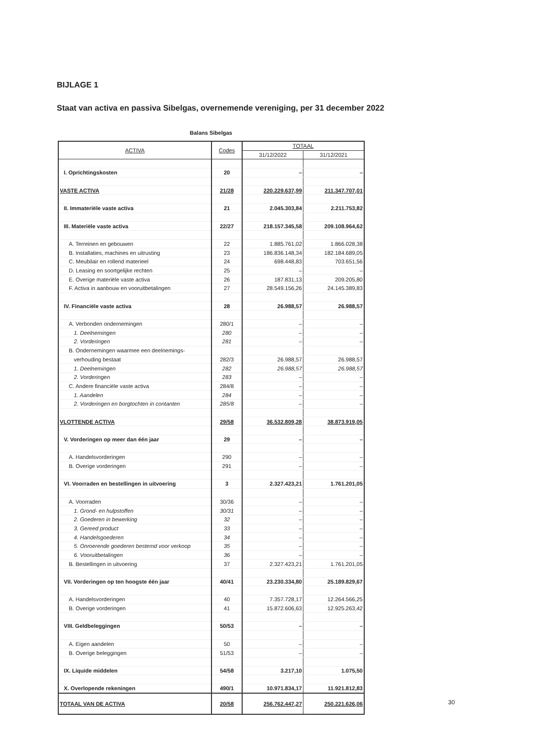BIJLAGE 1
Staat van activa en passiva Sibelgas, overnemende vereniging, per 31 december 2022
Balans Sibelgas
| ACTIVA | Codes | TOTAAL | |
| --- | --- | --- | --- |
| | | 31/12/2022 | 31/12/2021 |
| I. Oprichtingskosten | 20 | – | – |
| VASTE ACTIVA | 21/28 | 220.229.637,99 | 211.347.707,01 |
| II. Immateriële vaste activa | 21 | 2.045.303,84 | 2.211.753,82 |
| III. Materiële vaste activa | 22/27 | 218.157.345,58 | 209.108.964,62 |
| A. Terreinen en gebouwen | 22 | 1.885.761,02 | 1.866.028,38 |
| B. Installaties, machines en uitrusting | 23 | 186.836.148,34 | 182.184.689,05 |
| C. Meubilair en rollend materieel | 24 | 698.448,83 | 703.651,56 |
| D. Leasing en soortgelijke rechten | 25 | – | – |
| E. Overige materiële vaste activa | 26 | 187.831,13 | 209.205,80 |
| F. Activa in aanbouw en vooruitbetalingen | 27 | 28.549.156,26 | 24.145.389,83 |
| IV. Financiële vaste activa | 28 | 26.988,57 | 26.988,57 |
| A. Verbonden ondernemingen | 280/1 | – | – |
| 1. Deelnemingen | 280 | – | – |
| 2. Vorderingen | 281 | – | – |
| B. Ondernemingen waarmee een deelnemings- | | | |
| verhouding bestaat | 282/3 | 26.988,57 | 26.988,57 |
| 1. Deelnemingen | 282 | 26.988,57 | 26.988,57 |
| 2. Vorderingen | 283 | – | – |
| C. Andere financiële vaste activa | 284/8 | – | – |
| 1. Aandelen | 284 | – | – |
| 2. Vorderingen en borgtochten in contanten | 285/8 | – | – |
| VLOTTENDE ACTIVA | 29/58 | 36.532.809,28 | 38.873.919,05 |
| V. Vorderingen op meer dan één jaar | 29 | – | – |
| A. Handelsvorderingen | 290 | – | – |
| B. Overige vorderingen | 291 | – | – |
| VI. Voorraden en bestellingen in uitvoering | 3 | 2.327.423,21 | 1.761.201,05 |
| A. Voorraden | 30/36 | – | – |
| 1. Grond- en hulpstoffen | 30/31 | – | – |
| 2. Goederen in bewerking | 32 | – | – |
| 3. Gereed product | 33 | – | – |
| 4. Handelsgoederen | 34 | – | – |
| 5. Onroerende goederen bestemd voor verkoop | 35 | – | – |
| 6. Vooruitbetalingen | 36 | – | – |
| B. Bestellingen in uitvoering | 37 | 2.327.423,21 | 1.761.201,05 |
| VII. Vorderingen op ten hoogste één jaar | 40/41 | 23.230.334,80 | 25.189.829,67 |
| A. Handelsvorderingen | 40 | 7.357.728,17 | 12.264.566,25 |
| B. Overige vorderingen | 41 | 15.872.606,63 | 12.925.263,42 |
| VIII. Geldbeleggingen | 50/53 | – | – |
| A. Eigen aandelen | 50 | – | – |
| B. Overige beleggingen | 51/53 | – | – |
| IX. Liquide middelen | 54/58 | 3.217,10 | 1.075,50 |
| X. Overlopende rekeningen | 490/1 | 10.971.834,17 | 11.921.812,83 |
| TOTAAL VAN DE ACTIVA | 20/58 | 256.762.447,27 | 250.221.626,06 |
30